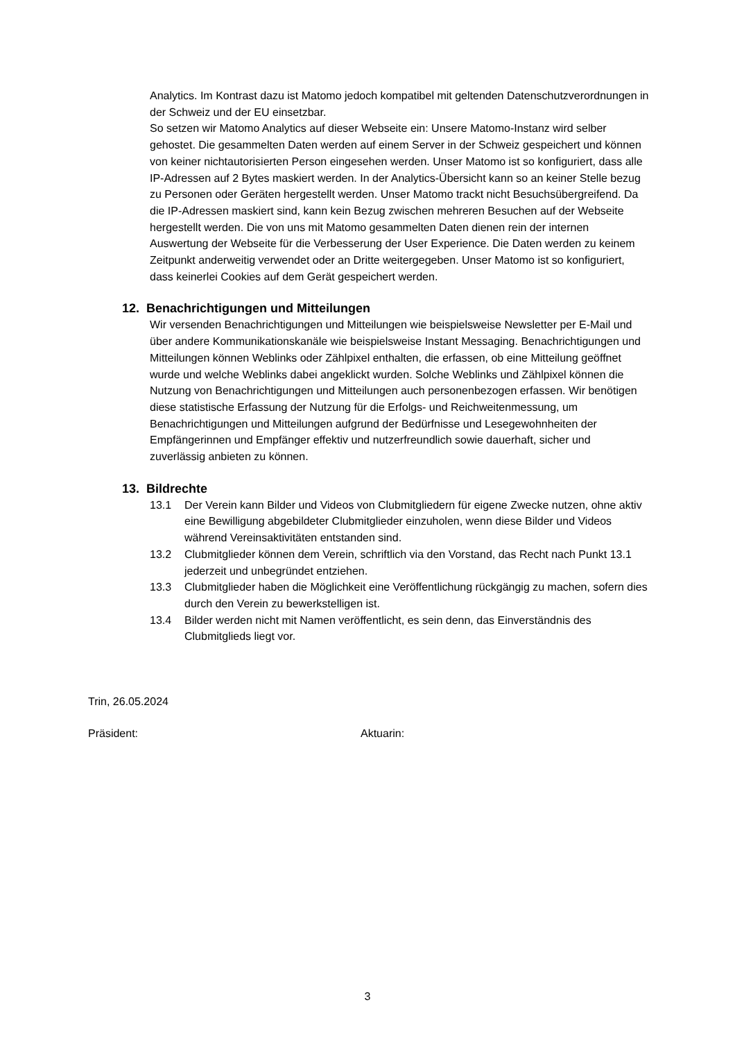Analytics. Im Kontrast dazu ist Matomo jedoch kompatibel mit geltenden Datenschutzverordnungen in der Schweiz und der EU einsetzbar.
So setzen wir Matomo Analytics auf dieser Webseite ein: Unsere Matomo-Instanz wird selber gehostet. Die gesammelten Daten werden auf einem Server in der Schweiz gespeichert und können von keiner nichtautorisierten Person eingesehen werden. Unser Matomo ist so konfiguriert, dass alle IP-Adressen auf 2 Bytes maskiert werden. In der Analytics-Übersicht kann so an keiner Stelle bezug zu Personen oder Geräten hergestellt werden. Unser Matomo trackt nicht Besuchsübergreifend. Da die IP-Adressen maskiert sind, kann kein Bezug zwischen mehreren Besuchen auf der Webseite hergestellt werden. Die von uns mit Matomo gesammelten Daten dienen rein der internen Auswertung der Webseite für die Verbesserung der User Experience. Die Daten werden zu keinem Zeitpunkt anderweitig verwendet oder an Dritte weitergegeben. Unser Matomo ist so konfiguriert, dass keinerlei Cookies auf dem Gerät gespeichert werden.
12. Benachrichtigungen und Mitteilungen
Wir versenden Benachrichtigungen und Mitteilungen wie beispielsweise Newsletter per E-Mail und über andere Kommunikationskanäle wie beispielsweise Instant Messaging. Benachrichtigungen und Mitteilungen können Weblinks oder Zählpixel enthalten, die erfassen, ob eine Mitteilung geöffnet wurde und welche Weblinks dabei angeklickt wurden. Solche Weblinks und Zählpixel können die Nutzung von Benachrichtigungen und Mitteilungen auch personenbezogen erfassen. Wir benötigen diese statistische Erfassung der Nutzung für die Erfolgs- und Reichweitenmessung, um Benachrichtigungen und Mitteilungen aufgrund der Bedürfnisse und Lesegewohnheiten der Empfängerinnen und Empfänger effektiv und nutzerfreundlich sowie dauerhaft, sicher und zuverlässig anbieten zu können.
13. Bildrechte
13.1 Der Verein kann Bilder und Videos von Clubmitgliedern für eigene Zwecke nutzen, ohne aktiv eine Bewilligung abgebildeter Clubmitglieder einzuholen, wenn diese Bilder und Videos während Vereinsaktivitäten entstanden sind.
13.2 Clubmitglieder können dem Verein, schriftlich via den Vorstand, das Recht nach Punkt 13.1 jederzeit und unbegründet entziehen.
13.3 Clubmitglieder haben die Möglichkeit eine Veröffentlichung rückgängig zu machen, sofern dies durch den Verein zu bewerkstelligen ist.
13.4 Bilder werden nicht mit Namen veröffentlicht, es sein denn, das Einverständnis des Clubmitglieds liegt vor.
Trin, 26.05.2024
Präsident: Aktuarin:
3